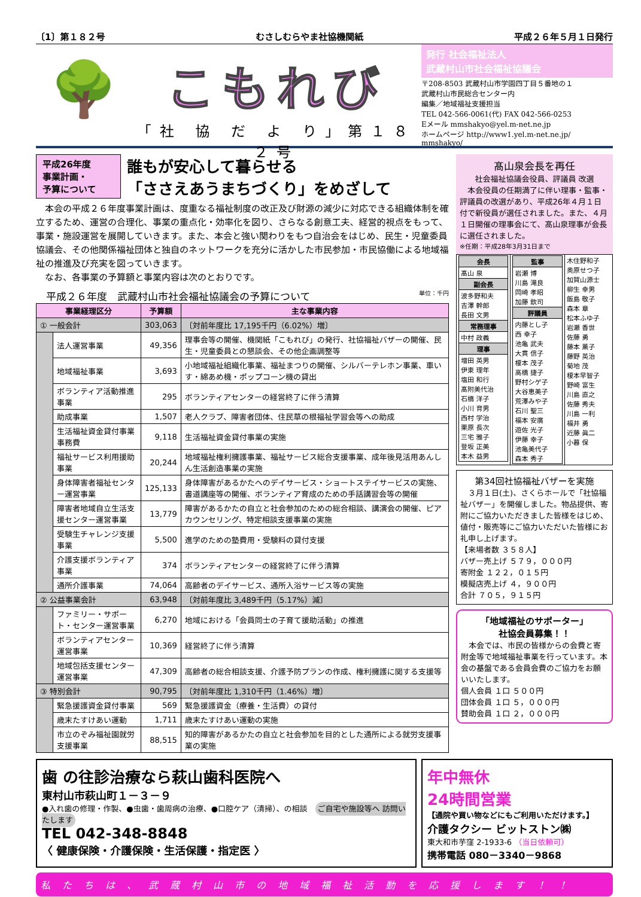〔1〕第１８２号 むさしむらやま社協機関紙 平成２６年５月１日発行
🌳
こもれび
「社 協 だ よ り」第１８２号
発行 社会福祉法人
武蔵村山市社会福祉協議会
〒208-8503 武蔵村山市学園四丁目５番地の１
武蔵村山市民総合センター内
編集／地域福祉支援担当
TEL 042-566-0061(代) FAX 042-566-0253
Eメール mmshakyo@yel.m-net.ne.jp
ホームページ http://www1.yel.m-net.ne.jp/ mmshakyo/
平成26年度
事業計画・
予算について
誰もが安心して暮らせる
「ささえあうまちづくり」をめざして
　本会の平成２６年度事業計画は、度重なる福祉制度の改正及び財源の減少に対応できる組織体制を確立するため、運営の合理化、事業の重点化・効率化を図り、さらなる創意工夫、経営的視点をもって、事業・施設運営を展開していきます。また、本会と強い関わりをもつ自治会をはじめ、民生・児童委員協議会、その他関係福祉団体と独自のネットワークを充分に活かした市民参加・市民協働による地域福祉の推進及び充実を図っていきます。
　なお、各事業の予算額と事業内容は次のとおりです。
　平成２６年度　武蔵村山市社会福祉協議会の予算について 単位：千円
| 事業経理区分 | | 予算額 | 主な事業内容 |
| --- | --- | --- | --- |
| ① 一般会計 | | 303,063 | 〔対前年度比 17,195千円（6.02%）増〕 |
| | 法人運営事業 | 49,356 | 理事会等の開催、機関紙「こもれび」の発行、社協福祉バザーの開催、民生・児童委員との懇談会、その他企画調整等 |
| | 地域福祉事業 | 3,693 | 小地域福祉組織化事業、福祉まつりの開催、シルバーテレホン事業、車いす・綿あめ機・ポップコーン機の貸出 |
| | ボランティア活動推進事業 | 295 | ボランティアセンターの経営終了に伴う清算 |
| | 助成事業 | 1,507 | 老人クラブ、障害者団体、住民草の根福祉学習会等への助成 |
| | 生活福祉資金貸付事業事務費 | 9,118 | 生活福祉資金貸付事業の実施 |
| | 福祉サービス利用援助事業 | 20,244 | 地域福祉権利擁護事業、福祉サービス総合支援事業、成年後見活用あんしん生活創造事業の実施 |
| | 身体障害者福祉センター運営事業 | 125,133 | 身体障害があるかたへのデイサービス・ショートステイサービスの実施、書道講座等の開催、ボランティア育成のための手話講習会等の開催 |
| | 障害者地域自立生活支援センター運営事業 | 13,779 | 障害があるかたの自立と社会参加のための総合相談、講演会の開催、ピアカウンセリング、特定相談支援事業の実施 |
| | 受験生チャレンジ支援事業 | 5,500 | 進学のための塾費用・受験料の貸付支援 |
| | 介護支援ボランティア事業 | 374 | ボランティアセンターの経営終了に伴う清算 |
| | 通所介護事業 | 74,064 | 高齢者のデイサービス、通所入浴サービス等の実施 |
| ② 公益事業会計 | | 63,948 | 〔対前年度比 3,489千円（5.17%）減〕 |
| | ファミリー・サポート・センター運営事業 | 6,270 | 地域における「会員同士の子育て援助活動」の推進 |
| | ボランティアセンター運営事業 | 10,369 | 経営終了に伴う清算 |
| | 地域包括支援センター運営事業 | 47,309 | 高齢者の総合相談支援、介護予防プランの作成、権利擁護に関する支援等 |
| ③ 特別会計 | | 90,795 | 〔対前年度比 1,310千円（1.46%）増〕 |
| | 緊急援護資金貸付事業 | 569 | 緊急援護資金（療養・生活費）の貸付 |
| | 歳末たすけあい運動 | 1,711 | 歳末たすけあい運動の実施 |
| | 市立のぞみ福祉園就労支援事業 | 88,515 | 知的障害があるかたの自立と社会参加を目的とした通所による就労支援事業の実施 |
髙山泉会長を再任
社会福祉協議会役員、評議員 改選
　本会役員の任期満了に伴い理事・監事・評議員の改選があり、平成26年４月１日付で新役員が選任されました。また、４月１日開催の理事会にて、髙山泉理事が会長に選任されました。
※任期：平成28年3月31日まで
| / 会長 / / --- / / 髙山 泉 / / 副会長 / / 波多野和夫 吉澤 幹郎 長田 文男 / / 常務理事 / / 中村 政義 / / 理事 / / 増田 英男 伊東 理年 塩田 和行 髙附美代治 石橋 洋子 小川 育男 西村 学治 栗原 長次 三宅 雅子 登坂 正美 本木 益男 / | / 監事 / / --- / / 岩瀬 博 川島 滝良 岡崎 孝昭 加藤 欽司 / / 評議員 / / 内藤とし子 西 幸子 池亀 武夫 大貫 信子 榎本 茂子 高橋 捷子 野村シゲ子 大谷恵美子 荒澤みや子 石川 聖三 福本 安廣 遊佐 光子 伊藤 幸子 池亀美代子 森本 秀子 / | 木住野和子 奥原せつ子 加賀山源士 柳生 幸男 飯島 敬子 森本 章 松本ふゆ子 岩瀬 香世 佐藤 勇 藤本 薫子 藤野 英治 菊地 茂 榎本早智子 野崎 富生 川島 直之 佐藤 秀夫 川島 一利 福井 勇 近藤 眞二 小暮 保 |
第34回社協福祉バザーを実施
　３月１日(土)、さくらホールで「社協福祉バザー」を開催しました。物品提供、寄附にご協力いただきました皆様をはじめ、値付・販売等にご協力いただいた皆様にお礼申し上げます。
【来場者数 ３５８人】
バザー売上げ ５７９，０００円
寄附金 １２２，０１５円
模擬店売上げ ４，９００円
合計 ７０５，９１５円
「地域福祉のサポーター」
社協会員募集！！
　本会では、市民の皆様からの会費と寄附金等で地域福祉事業を行っています。本会の基盤である会員会費のご協力をお願いいたします。
個人会員 １口 ５００円
団体会員 １口 ５，０００円
賛助会員 １口 ２，０００円
歯 の往診治療なら萩山歯科医院へ
東村山市萩山町１－３－９
●入れ歯の修理・作製、●虫歯・歯周病の治療、●口腔ケア（清掃）、の相談　ご自宅や施設等へ 訪問いたします
TEL 042-348-8848
〈 健康保険・介護保険・生活保護・指定医 〉
年中無休
24時間営業
【通院や買い物などにもご利用いただけます。】
介護タクシー ビットストン㈱
東大和市芋窪 2-1933-6 （当日依頼可）
携帯電話 080－3340－9868
私たちは、武蔵村山市の地域福祉活動を応援します！！